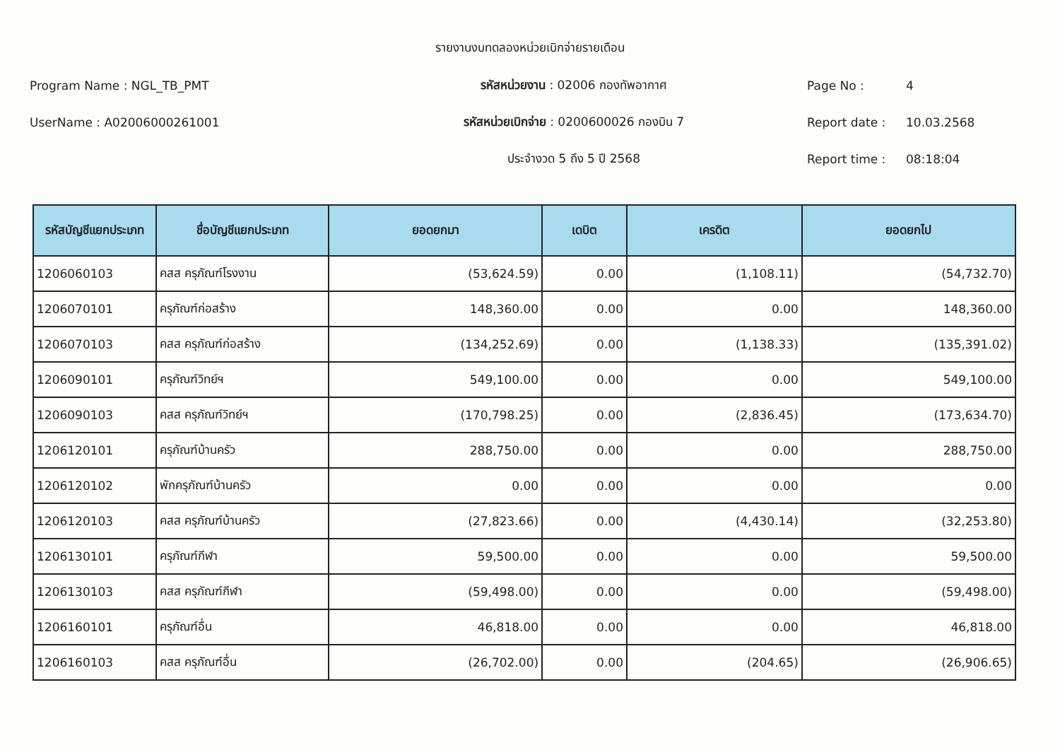รายงานงบทดลองหน่วยเบิกจ่ายรายเดือน
Program Name : NGL_TB_PMT รหัสหน่วยงาน : 02006 กองทัพอากาศ Page No : 4
UserName : A02006000261001 รหัสหน่วยเบิกจ่าย : 0200600026 กองบิน 7 Report date : 10.03.2568
ประจำงวด 5 ถึง 5 ปี 2568 Report time : 08:18:04
| รหัสบัญชีแยกประเภท | ชื่อบัญชีแยกประเภท | ยอดยกมา | เดบิต | เครดิต | ยอดยกไป |
| --- | --- | --- | --- | --- | --- |
| 1206060103 | คสส ครุภัณฑ์โรงงาน | (53,624.59) | 0.00 | (1,108.11) | (54,732.70) |
| 1206070101 | ครุภัณฑ์ก่อสร้าง | 148,360.00 | 0.00 | 0.00 | 148,360.00 |
| 1206070103 | คสส ครุภัณฑ์ก่อสร้าง | (134,252.69) | 0.00 | (1,138.33) | (135,391.02) |
| 1206090101 | ครุภัณฑ์วิทย์ฯ | 549,100.00 | 0.00 | 0.00 | 549,100.00 |
| 1206090103 | คสส ครุภัณฑ์วิทย์ฯ | (170,798.25) | 0.00 | (2,836.45) | (173,634.70) |
| 1206120101 | ครุภัณฑ์บ้านครัว | 288,750.00 | 0.00 | 0.00 | 288,750.00 |
| 1206120102 | พักครุภัณฑ์บ้านครัว | 0.00 | 0.00 | 0.00 | 0.00 |
| 1206120103 | คสส ครุภัณฑ์บ้านครัว | (27,823.66) | 0.00 | (4,430.14) | (32,253.80) |
| 1206130101 | ครุภัณฑ์กีฬา | 59,500.00 | 0.00 | 0.00 | 59,500.00 |
| 1206130103 | คสส ครุภัณฑ์กีฬา | (59,498.00) | 0.00 | 0.00 | (59,498.00) |
| 1206160101 | ครุภัณฑ์อื่น | 46,818.00 | 0.00 | 0.00 | 46,818.00 |
| 1206160103 | คสส ครุภัณฑ์อื่น | (26,702.00) | 0.00 | (204.65) | (26,906.65) |